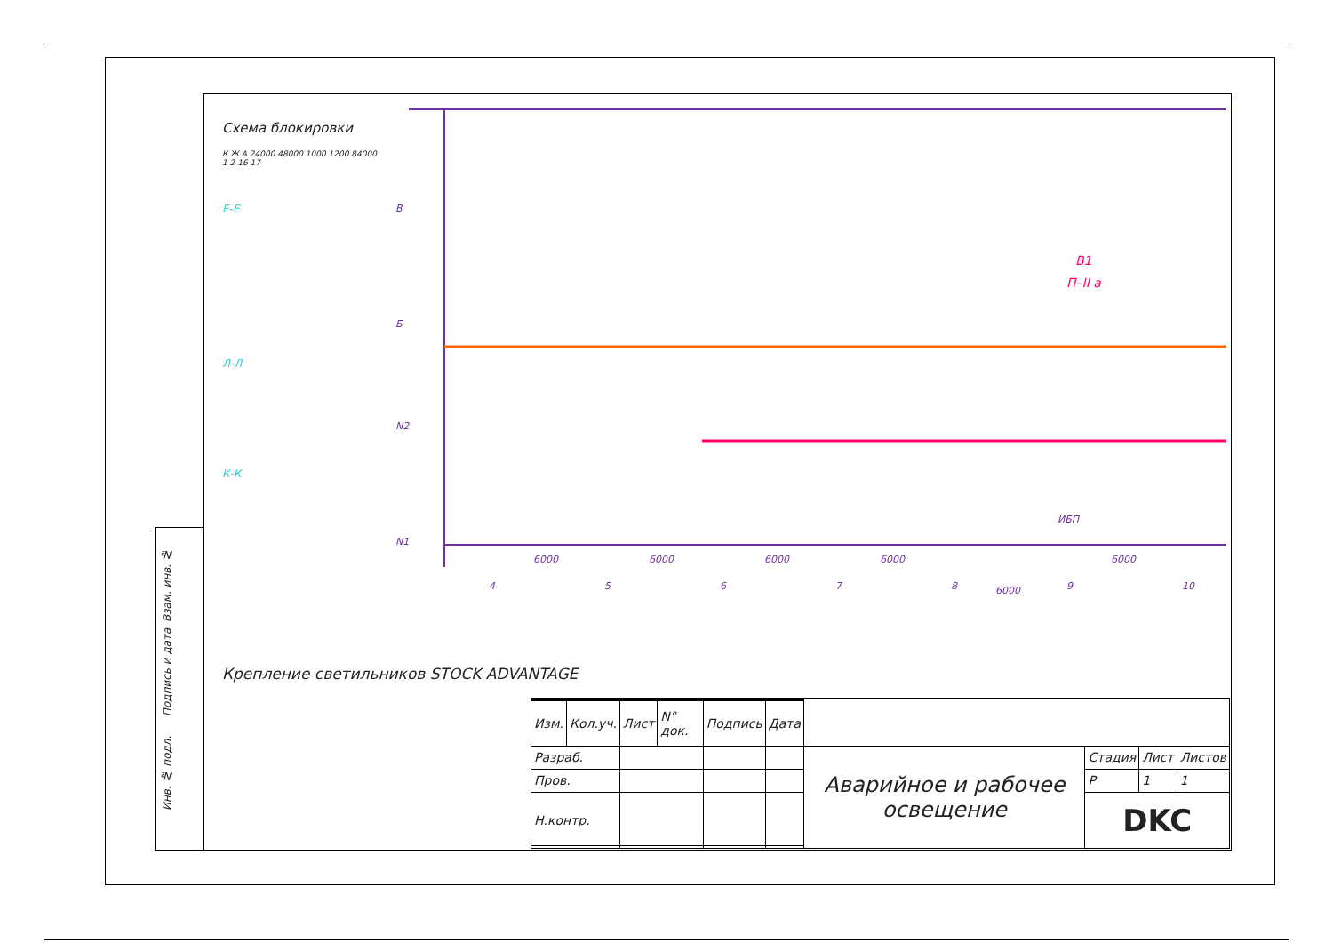Взам. инв. №
Подпись и дата
Инв. № подл.
Схема блокировки
К Ж А 24000 48000 1000 1200 84000 1 2 16 17
Е-Е
Л-Л
К-К
В
Б
N2
N1
6000
6000
6000
6000
6000
6000
4
5
6
7
8
9
10
ИБП
В1
П–II а
Крепление светильников STOCK ADVANTAGE
| Изм. | Кол.уч. | Лист | N° док. | Подпись | Дата | | | | |
| Разраб. | | | | | | Аварийное и рабочее освещение | Стадия | Лист | Листов |
| Пров. | | | | | | | Р | 1 | 1 |
| | | | | | | | DKC | | |
| Н.контр. | | | | | | | | | |